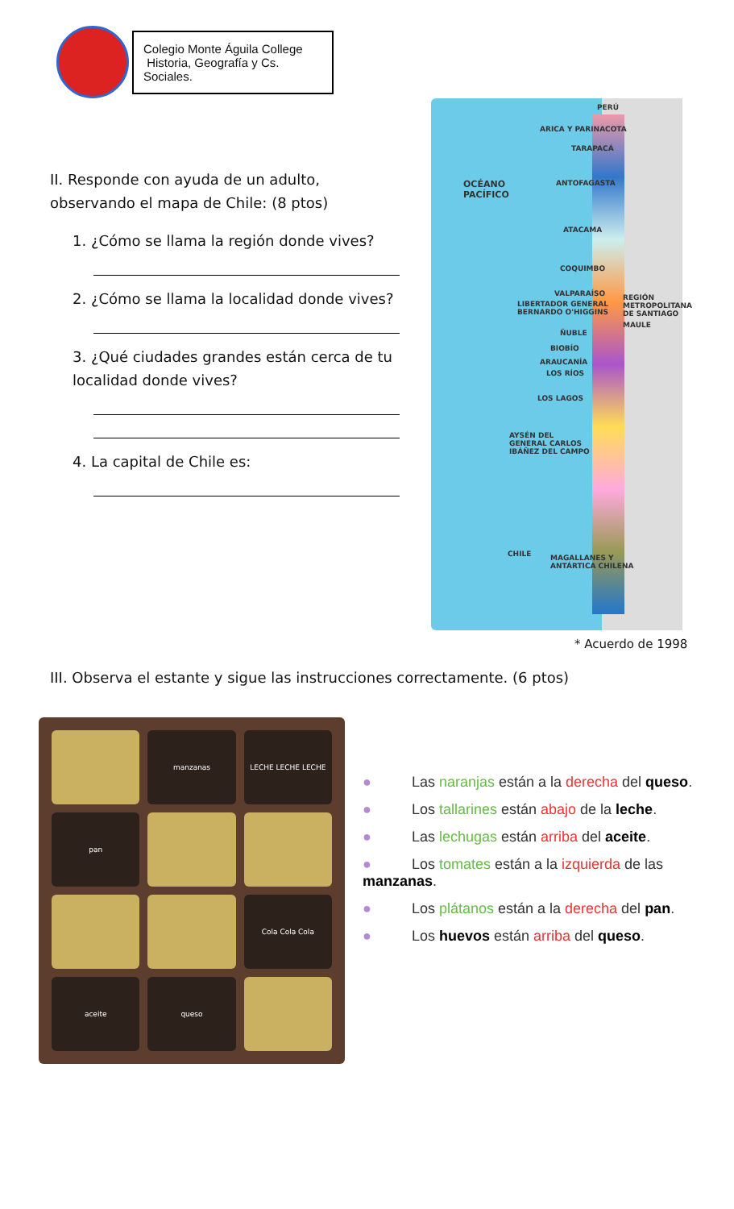Colegio Monte Águila College
Historia, Geografía y Cs. Sociales.
II. Responde con ayuda de un adulto, observando el mapa de Chile: (8 ptos)
1. ¿Cómo se llama la región donde vives?
2. ¿Cómo se llama la localidad donde vives?
3. ¿Qué ciudades grandes están cerca de tu localidad donde vives?
4. La capital de Chile es:
PERÚ
ARICA Y PARINACOTA
TARAPACÁ
OCÉANO
PACÍFICO
ANTOFAGASTA
ATACAMA
COQUIMBO
VALPARAÍSO
LIBERTADOR GENERAL
BERNARDO O'HIGGINS
REGIÓN
METROPOLITANA
DE SANTIAGO
MAULE
ÑUBLE
BIOBÍO
ARAUCANÍA
LOS RÍOS
LOS LAGOS
AYSÉN DEL
GENERAL CARLOS
IBÁÑEZ DEL CAMPO
MAGALLANES Y
ANTÁRTICA CHILENA
CHILE
* Acuerdo de 1998
III. Observa el estante y sigue las instrucciones correctamente. (6 ptos)
manzanas
LECHE LECHE LECHE
pan
Cola Cola Cola
aceite
queso
● Las naranjas están a la derecha del queso.
● Los tallarines están abajo de la leche.
● Las lechugas están arriba del aceite.
● Los tomates están a la izquierda de las manzanas.
● Los plátanos están a la derecha del pan.
● Los huevos están arriba del queso.